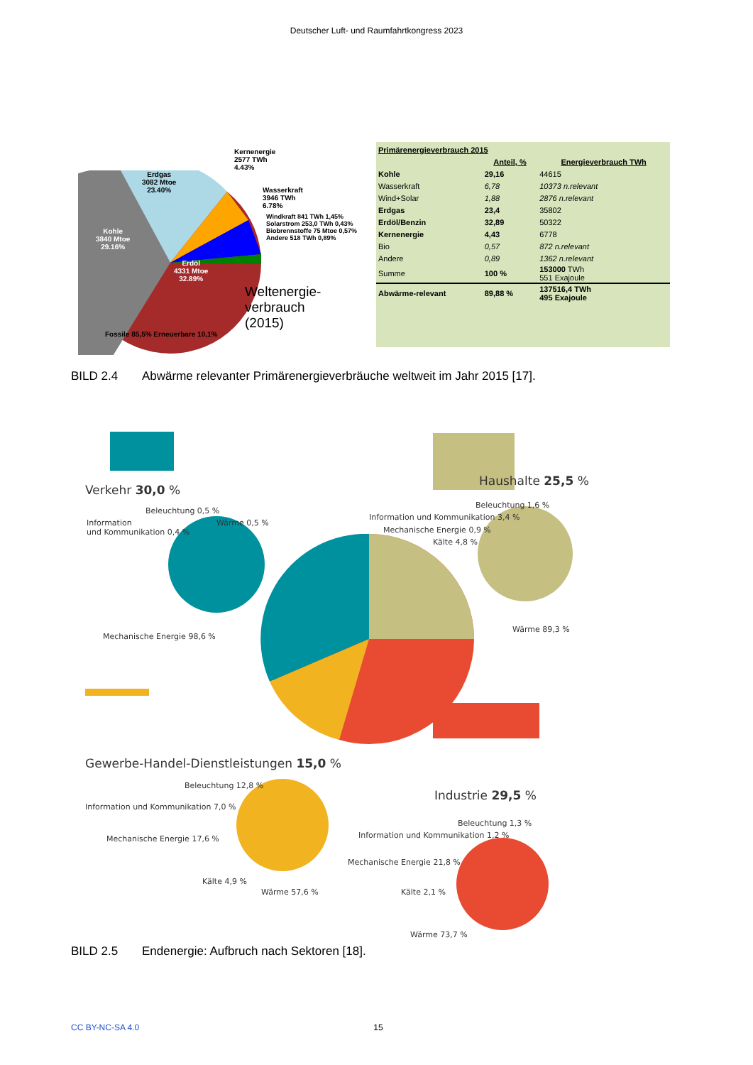Deutscher Luft- und Raumfahrtkongress 2023
Erdgas
3082 Mtoe
23.40%
Kohle
3840 Mtoe
29.16%
Erdöl
4331 Mtoe
32.89%
Kernenergie
2577 TWh
4.43%
Wasserkraft
3946 TWh
6.78%
Windkraft 841 TWh 1,45%
Solarstrom 253,0 TWh 0,43%
Biobrennstoffe 75 Mtoe 0,57%
Andere 518 TWh 0,89%
Weltenergie-
verbrauch
(2015)
Fossile 85,5% Erneuerbare 10,1%
| Primärenergieverbrauch 2015 | | |
| --- | --- | --- |
| | Anteil, % | Energieverbrauch TWh |
| Kohle | 29,16 | 44615 |
| Wasserkraft | 6,78 | 10373 n.relevant |
| Wind+Solar | 1,88 | 2876 n.relevant |
| Erdgas | 23,4 | 35802 |
| Erdöl/Benzin | 32,89 | 50322 |
| Kernenergie | 4,43 | 6778 |
| Bio | 0,57 | 872 n.relevant |
| Andere | 0,89 | 1362 n.relevant |
| Summe | 100 % | 153000 TWh 551 Exajoule |
| Abwärme-relevant | 89,88 % | 137516,4 TWh 495 Exajoule |
BILD 2.4 Abwärme relevanter Primärenergieverbräuche weltweit im Jahr 2015 [17].
Verkehr 30,0 %
Beleuchtung 0,5 %
Information
und Kommunikation 0,4 %
Wärme 0,5 %
Mechanische Energie 98,6 %
Haushalte 25,5 %
Beleuchtung 1,6 %
Information und Kommunikation 3,4 %
Mechanische Energie 0,9 %
Kälte 4,8 %
Wärme 89,3 %
Gewerbe-Handel-Dienstleistungen 15,0 %
Beleuchtung 12,8 %
Information und Kommunikation 7,0 %
Mechanische Energie 17,6 %
Kälte 4,9 %
Wärme 57,6 %
Industrie 29,5 %
Beleuchtung 1,3 %
Information und Kommunikation 1,2 %
Mechanische Energie 21,8 %
Kälte 2,1 %
Wärme 73,7 %
BILD 2.5 Endenergie: Aufbruch nach Sektoren [18].
CC BY-NC-SA 4.0 15